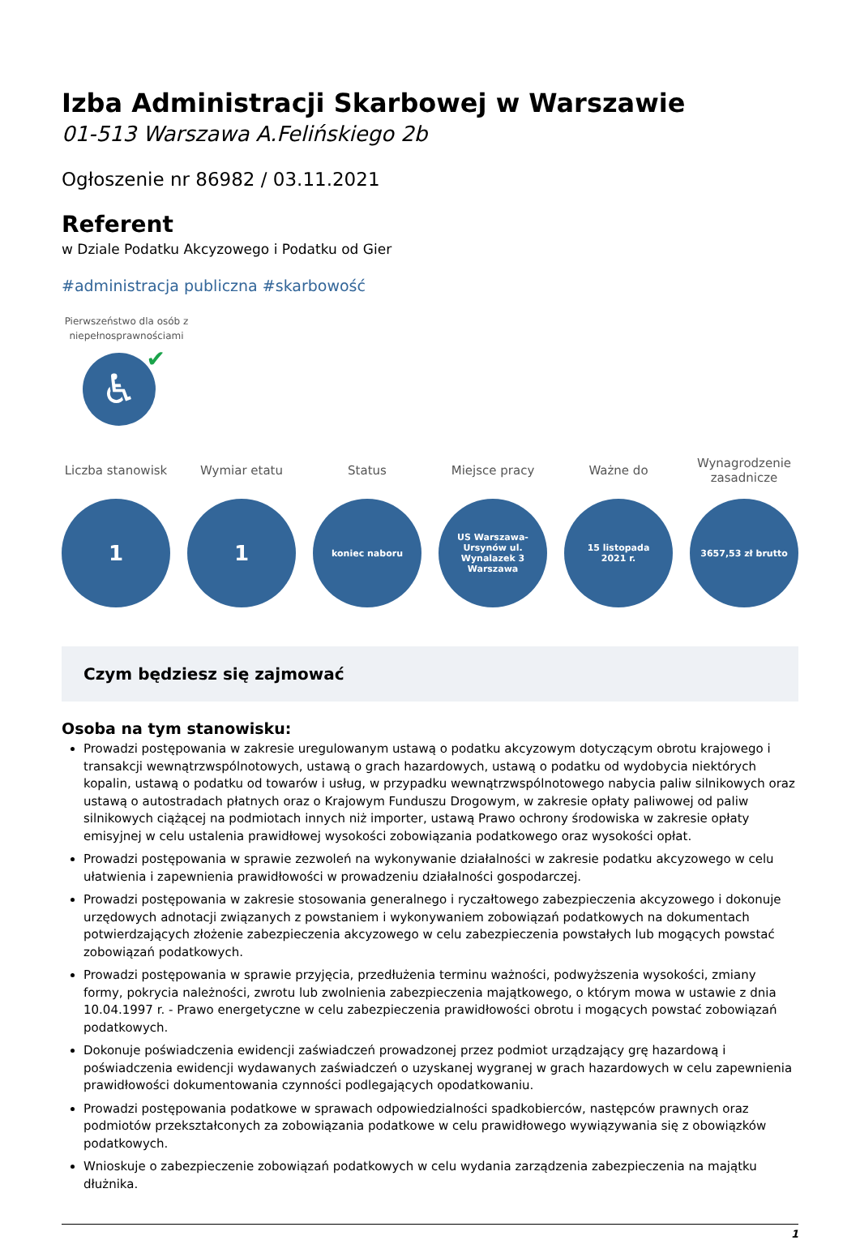Izba Administracji Skarbowej w Warszawie
01-513 Warszawa A.Felińskiego 2b
Ogłoszenie nr 86982 / 03.11.2021
Referent
w Dziale Podatku Akcyzowego i Podatku od Gier
#administracja publiczna #skarbowość
Pierwszeństwo dla osób z niepełnosprawnościami
♿ ✔
Liczba stanowisk
1
Wymiar etatu
1
Status
koniec naboru
Miejsce pracy
US Warszawa-Ursynów ul. Wynalazek 3 Warszawa
Ważne do
15 listopada 2021 r.
Wynagrodzenie zasadnicze
3657,53 zł brutto
Czym będziesz się zajmować
Osoba na tym stanowisku:
Prowadzi postępowania w zakresie uregulowanym ustawą o podatku akcyzowym dotyczącym obrotu krajowego i transakcji wewnątrzwspólnotowych, ustawą o grach hazardowych, ustawą o podatku od wydobycia niektórych kopalin, ustawą o podatku od towarów i usług, w przypadku wewnątrzwspólnotowego nabycia paliw silnikowych oraz ustawą o autostradach płatnych oraz o Krajowym Funduszu Drogowym, w zakresie opłaty paliwowej od paliw silnikowych ciążącej na podmiotach innych niż importer, ustawą Prawo ochrony środowiska w zakresie opłaty emisyjnej w celu ustalenia prawidłowej wysokości zobowiązania podatkowego oraz wysokości opłat.
Prowadzi postępowania w sprawie zezwoleń na wykonywanie działalności w zakresie podatku akcyzowego w celu ułatwienia i zapewnienia prawidłowości w prowadzeniu działalności gospodarczej.
Prowadzi postępowania w zakresie stosowania generalnego i ryczałtowego zabezpieczenia akcyzowego i dokonuje urzędowych adnotacji związanych z powstaniem i wykonywaniem zobowiązań podatkowych na dokumentach potwierdzających złożenie zabezpieczenia akcyzowego w celu zabezpieczenia powstałych lub mogących powstać zobowiązań podatkowych.
Prowadzi postępowania w sprawie przyjęcia, przedłużenia terminu ważności, podwyższenia wysokości, zmiany formy, pokrycia należności, zwrotu lub zwolnienia zabezpieczenia majątkowego, o którym mowa w ustawie z dnia 10.04.1997 r. - Prawo energetyczne w celu zabezpieczenia prawidłowości obrotu i mogących powstać zobowiązań podatkowych.
Dokonuje poświadczenia ewidencji zaświadczeń prowadzonej przez podmiot urządzający grę hazardową i poświadczenia ewidencji wydawanych zaświadczeń o uzyskanej wygranej w grach hazardowych w celu zapewnienia prawidłowości dokumentowania czynności podlegających opodatkowaniu.
Prowadzi postępowania podatkowe w sprawach odpowiedzialności spadkobierców, następców prawnych oraz podmiotów przekształconych za zobowiązania podatkowe w celu prawidłowego wywiązywania się z obowiązków podatkowych.
Wnioskuje o zabezpieczenie zobowiązań podatkowych w celu wydania zarządzenia zabezpieczenia na majątku dłużnika.
1